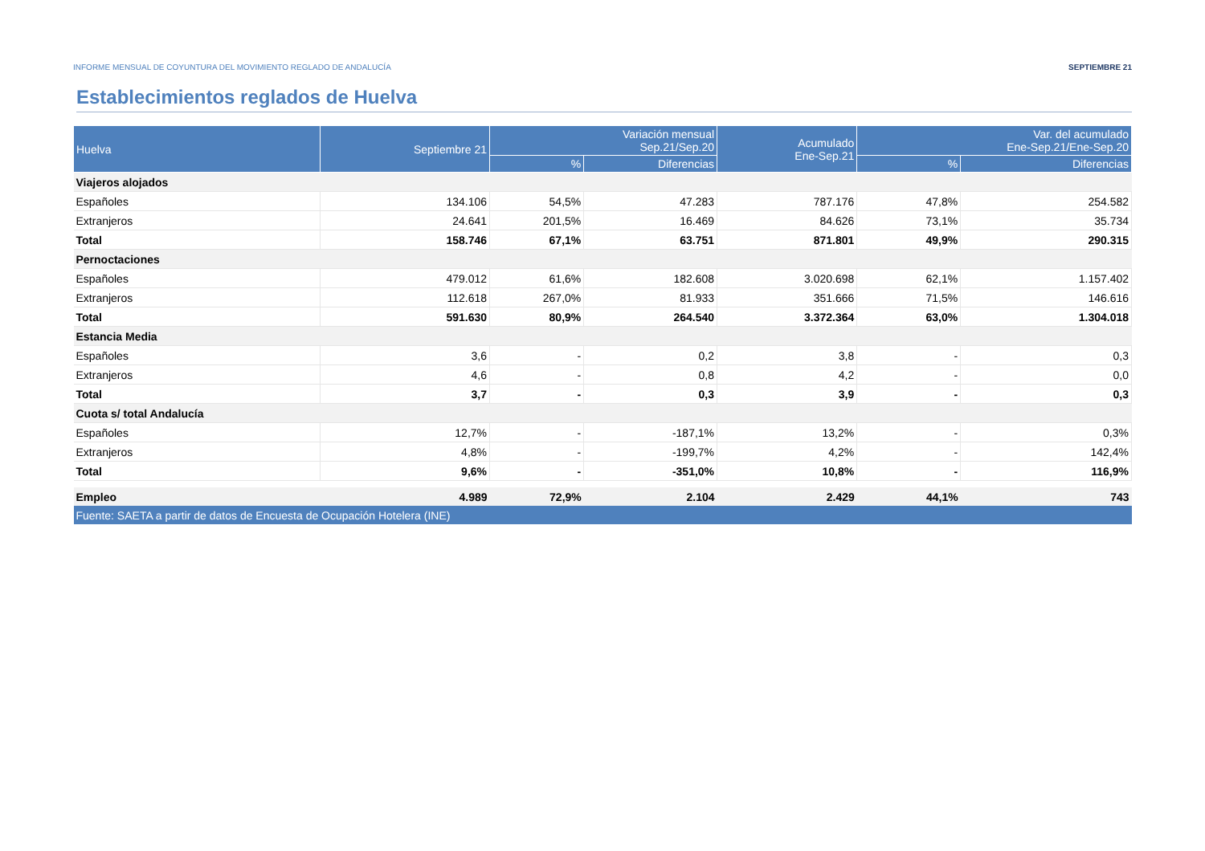INFORME MENSUAL DE COYUNTURA DEL MOVIMIENTO REGLADO DE ANDALUCÍA SEPTIEMBRE 21
Establecimientos reglados de Huelva
| Huelva | Septiembre 21 | Variación mensual Sep.21/Sep.20 | | Acumulado Ene-Sep.21 | Var. del acumulado Ene-Sep.21/Ene-Sep.20 | |
| --- | --- | --- | --- | --- | --- | --- |
| | | % | Diferencias | | % | Diferencias |
| Viajeros alojados | | | | | | |
| Españoles | 134.106 | 54,5% | 47.283 | 787.176 | 47,8% | 254.582 |
| Extranjeros | 24.641 | 201,5% | 16.469 | 84.626 | 73,1% | 35.734 |
| Total | 158.746 | 67,1% | 63.751 | 871.801 | 49,9% | 290.315 |
| Pernoctaciones | | | | | | |
| Españoles | 479.012 | 61,6% | 182.608 | 3.020.698 | 62,1% | 1.157.402 |
| Extranjeros | 112.618 | 267,0% | 81.933 | 351.666 | 71,5% | 146.616 |
| Total | 591.630 | 80,9% | 264.540 | 3.372.364 | 63,0% | 1.304.018 |
| Estancia Media | | | | | | |
| Españoles | 3,6 | - | 0,2 | 3,8 | - | 0,3 |
| Extranjeros | 4,6 | - | 0,8 | 4,2 | - | 0,0 |
| Total | 3,7 | - | 0,3 | 3,9 | - | 0,3 |
| Cuota s/ total Andalucía | | | | | | |
| Españoles | 12,7% | - | -187,1% | 13,2% | - | 0,3% |
| Extranjeros | 4,8% | - | -199,7% | 4,2% | - | 142,4% |
| Total | 9,6% | - | -351,0% | 10,8% | - | 116,9% |
| Empleo | 4.989 | 72,9% | 2.104 | 2.429 | 44,1% | 743 |
| Fuente: SAETA a partir de datos de Encuesta de Ocupación Hotelera (INE) | | | | | | |